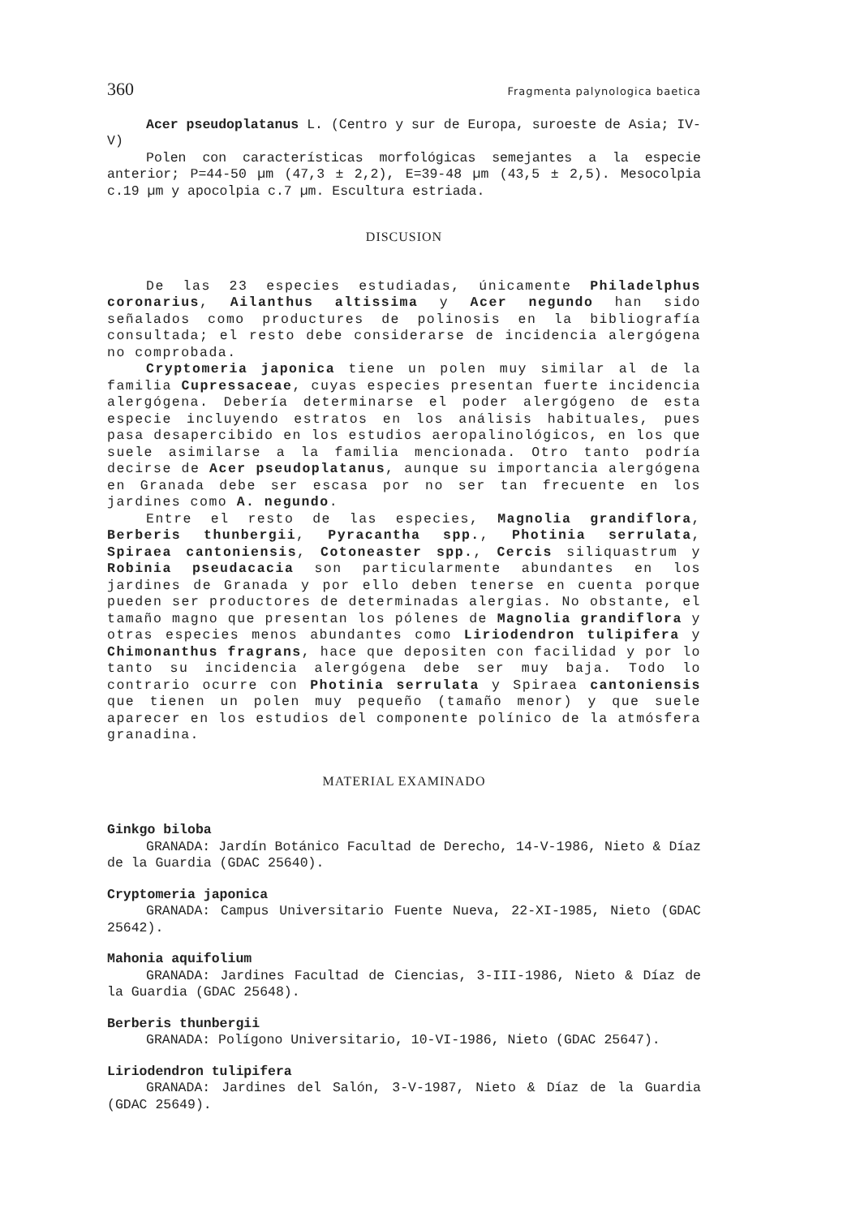360 Fragmenta palynologica baetica
Acer pseudoplatanus L. (Centro y sur de Europa, suroeste de Asia; IV-V)
Polen con características morfológicas semejantes a la especie anterior; P=44-50 µm (47,3 ± 2,2), E=39-48 µm (43,5 ± 2,5). Mesocolpia c.19 µm y apocolpia c.7 µm. Escultura estriada.
DISCUSION
De las 23 especies estudiadas, únicamente Philadelphus coronarius, Ailanthus altissima y Acer negundo han sido señalados como productures de polinosis en la bibliografía consultada; el resto debe considerarse de incidencia alergógena no comprobada.
Cryptomeria japonica tiene un polen muy similar al de la familia Cupressaceae, cuyas especies presentan fuerte incidencia alergógena. Debería determinarse el poder alergógeno de esta especie incluyendo estratos en los análisis habituales, pues pasa desapercibido en los estudios aeropalinológicos, en los que suele asimilarse a la familia mencionada. Otro tanto podría decirse de Acer pseudoplatanus, aunque su importancia alergógena en Granada debe ser escasa por no ser tan frecuente en los jardines como A. negundo.
Entre el resto de las especies, Magnolia grandiflora, Berberis thunbergii, Pyracantha spp., Photinia serrulata, Spiraea cantoniensis, Cotoneaster spp., Cercis siliquastrum y Robinia pseudacacia son particularmente abundantes en los jardines de Granada y por ello deben tenerse en cuenta porque pueden ser productores de determinadas alergias. No obstante, el tamaño magno que presentan los pólenes de Magnolia grandiflora y otras especies menos abundantes como Liriodendron tulipifera y Chimonanthus fragrans, hace que depositen con facilidad y por lo tanto su incidencia alergógena debe ser muy baja. Todo lo contrario ocurre con Photinia serrulata y Spiraea cantoniensis que tienen un polen muy pequeño (tamaño menor) y que suele aparecer en los estudios del componente polínico de la atmósfera granadina.
MATERIAL EXAMINADO
Ginkgo biloba
GRANADA: Jardín Botánico Facultad de Derecho, 14-V-1986, Nieto & Díaz de la Guardia (GDAC 25640).
Cryptomeria japonica
GRANADA: Campus Universitario Fuente Nueva, 22-XI-1985, Nieto (GDAC 25642).
Mahonia aquifolium
GRANADA: Jardines Facultad de Ciencias, 3-III-1986, Nieto & Díaz de la Guardia (GDAC 25648).
Berberis thunbergii
GRANADA: Polígono Universitario, 10-VI-1986, Nieto (GDAC 25647).
Liriodendron tulipifera
GRANADA: Jardines del Salón, 3-V-1987, Nieto & Díaz de la Guardia (GDAC 25649).